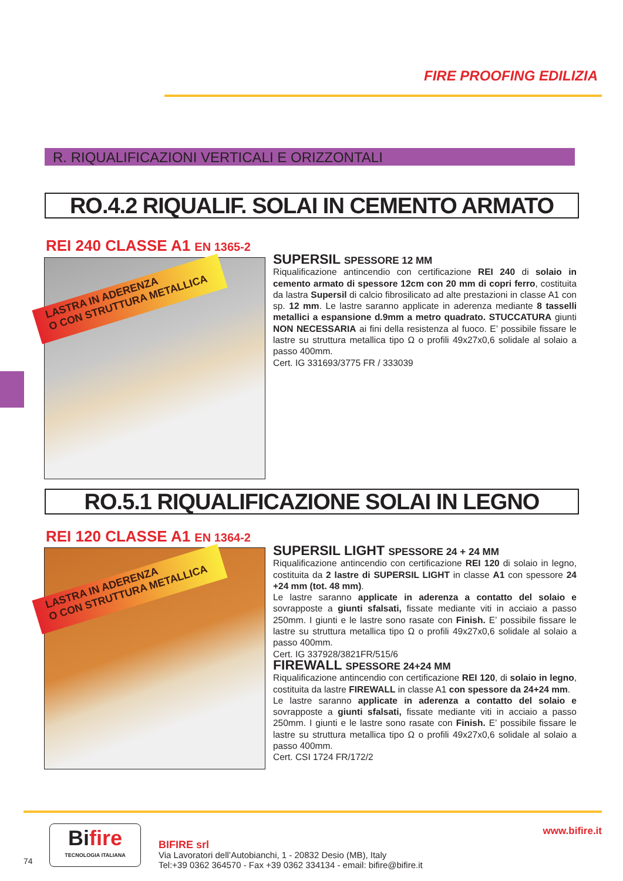FIRE PROOFING EDILIZIA
R. RIQUALIFICAZIONI VERTICALI E ORIZZONTALI
RO.4.2 RIQUALIF. SOLAI IN CEMENTO ARMATO
REI 240 CLASSE A1 EN 1365-2
LASTRA IN ADERENZA
O CON STRUTTURA METALLICA
SUPERSIL SPESSORE 12 MM
Riqualificazione antincendio con certificazione REI 240 di solaio in cemento armato di spessore 12cm con 20 mm di copri ferro, costituita da lastra Supersil di calcio fibrosilicato ad alte prestazioni in classe A1 con sp. 12 mm. Le lastre saranno applicate in aderenza mediante 8 tasselli metallici a espansione d.9mm a metro quadrato. STUCCATURA giunti NON NECESSARIA ai fini della resistenza al fuoco. E’ possibile fissare le lastre su struttura metallica tipo Ω o profili 49x27x0,6 solidale al solaio a passo 400mm.
Cert. IG 331693/3775 FR / 333039
RO.5.1 RIQUALIFICAZIONE SOLAI IN LEGNO
REI 120 CLASSE A1 EN 1364-2
LASTRA IN ADERENZA
O CON STRUTTURA METALLICA
SUPERSIL LIGHT SPESSORE 24 + 24 MM
Riqualificazione antincendio con certificazione REI 120 di solaio in legno, costituita da 2 lastre di SUPERSIL LIGHT in classe A1 con spessore 24 +24 mm (tot. 48 mm).
Le lastre saranno applicate in aderenza a contatto del solaio e sovrapposte a giunti sfalsati, fissate mediante viti in acciaio a passo 250mm. I giunti e le lastre sono rasate con Finish. E’ possibile fissare le lastre su struttura metallica tipo Ω o profili 49x27x0,6 solidale al solaio a passo 400mm.
Cert. IG 337928/3821FR/515/6
FIREWALL SPESSORE 24+24 MM
Riqualificazione antincendio con certificazione REI 120, di solaio in legno, costituita da lastre FIREWALL in classe A1 con spessore da 24+24 mm.
Le lastre saranno applicate in aderenza a contatto del solaio e sovrapposte a giunti sfalsati, fissate mediante viti in acciaio a passo 250mm. I giunti e le lastre sono rasate con Finish. E’ possibile fissare le lastre su struttura metallica tipo Ω o profili 49x27x0,6 solidale al solaio a passo 400mm.
Cert. CSI 1724 FR/172/2
www.bifire.it
Bifire
TECNOLOGIA ITALIANA
74
BIFIRE srl
Via Lavoratori dell’Autobianchi, 1 - 20832 Desio (MB), Italy
Tel:+39 0362 364570 - Fax +39 0362 334134 - email: bifire@bifire.it